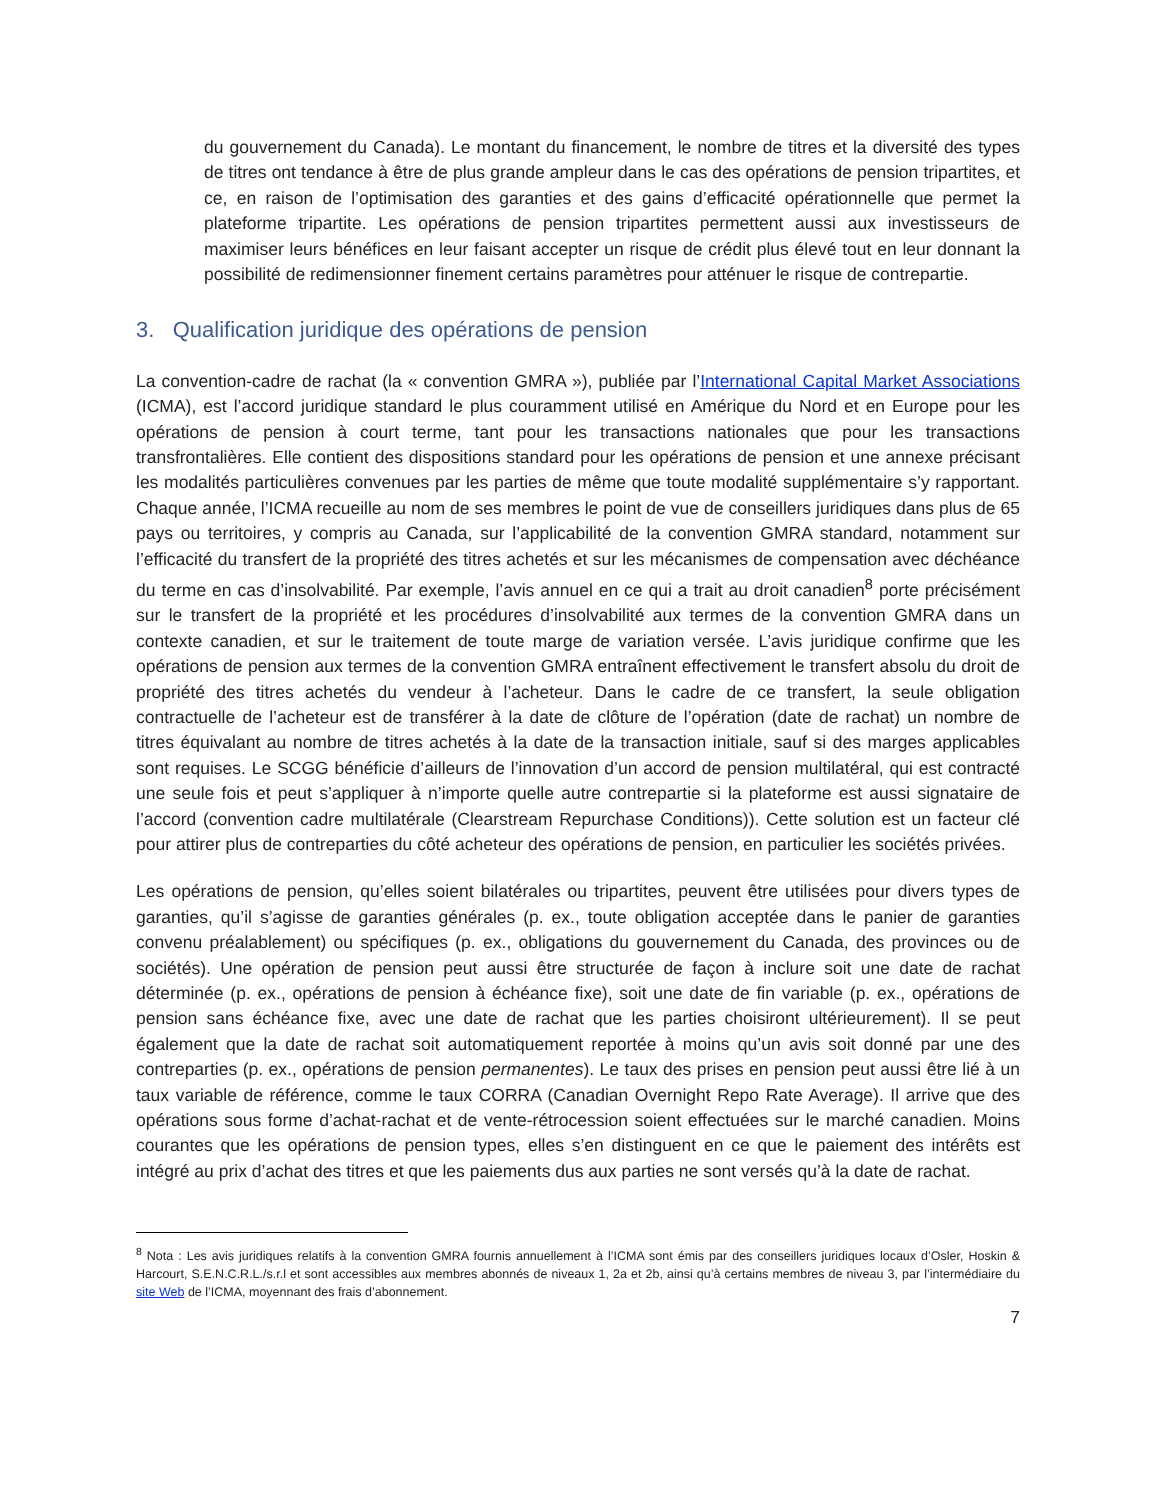du gouvernement du Canada). Le montant du financement, le nombre de titres et la diversité des types de titres ont tendance à être de plus grande ampleur dans le cas des opérations de pension tripartites, et ce, en raison de l’optimisation des garanties et des gains d’efficacité opérationnelle que permet la plateforme tripartite. Les opérations de pension tripartites permettent aussi aux investisseurs de maximiser leurs bénéfices en leur faisant accepter un risque de crédit plus élevé tout en leur donnant la possibilité de redimensionner finement certains paramètres pour atténuer le risque de contrepartie.
3. Qualification juridique des opérations de pension
La convention-cadre de rachat (la « convention GMRA »), publiée par l’International Capital Market Associations (ICMA), est l’accord juridique standard le plus couramment utilisé en Amérique du Nord et en Europe pour les opérations de pension à court terme, tant pour les transactions nationales que pour les transactions transfrontalières. Elle contient des dispositions standard pour les opérations de pension et une annexe précisant les modalités particulières convenues par les parties de même que toute modalité supplémentaire s’y rapportant. Chaque année, l’ICMA recueille au nom de ses membres le point de vue de conseillers juridiques dans plus de 65 pays ou territoires, y compris au Canada, sur l’applicabilité de la convention GMRA standard, notamment sur l’efficacité du transfert de la propriété des titres achetés et sur les mécanismes de compensation avec déchéance du terme en cas d’insolvabilité. Par exemple, l’avis annuel en ce qui a trait au droit canadien<sup>8</sup> porte précisément sur le transfert de la propriété et les procédures d’insolvabilité aux termes de la convention GMRA dans un contexte canadien, et sur le traitement de toute marge de variation versée. L’avis juridique confirme que les opérations de pension aux termes de la convention GMRA entraînent effectivement le transfert absolu du droit de propriété des titres achetés du vendeur à l’acheteur. Dans le cadre de ce transfert, la seule obligation contractuelle de l’acheteur est de transférer à la date de clôture de l’opération (date de rachat) un nombre de titres équivalant au nombre de titres achetés à la date de la transaction initiale, sauf si des marges applicables sont requises. Le SCGG bénéficie d’ailleurs de l’innovation d’un accord de pension multilatéral, qui est contracté une seule fois et peut s’appliquer à n’importe quelle autre contrepartie si la plateforme est aussi signataire de l’accord (convention cadre multilatérale (Clearstream Repurchase Conditions)). Cette solution est un facteur clé pour attirer plus de contreparties du côté acheteur des opérations de pension, en particulier les sociétés privées.
Les opérations de pension, qu’elles soient bilatérales ou tripartites, peuvent être utilisées pour divers types de garanties, qu’il s’agisse de garanties générales (p. ex., toute obligation acceptée dans le panier de garanties convenu préalablement) ou spécifiques (p. ex., obligations du gouvernement du Canada, des provinces ou de sociétés). Une opération de pension peut aussi être structurée de façon à inclure soit une date de rachat déterminée (p. ex., opérations de pension à échéance fixe), soit une date de fin variable (p. ex., opérations de pension sans échéance fixe, avec une date de rachat que les parties choisiront ultérieurement). Il se peut également que la date de rachat soit automatiquement reportée à moins qu’un avis soit donné par une des contreparties (p. ex., opérations de pension permanentes). Le taux des prises en pension peut aussi être lié à un taux variable de référence, comme le taux CORRA (Canadian Overnight Repo Rate Average). Il arrive que des opérations sous forme d’achat-rachat et de vente-rétrocession soient effectuées sur le marché canadien. Moins courantes que les opérations de pension types, elles s’en distinguent en ce que le paiement des intérêts est intégré au prix d’achat des titres et que les paiements dus aux parties ne sont versés qu’à la date de rachat.
<sup>8</sup> Nota : Les avis juridiques relatifs à la convention GMRA fournis annuellement à l’ICMA sont émis par des conseillers juridiques locaux d’Osler, Hoskin & Harcourt, S.E.N.C.R.L./s.r.l et sont accessibles aux membres abonnés de niveaux 1, 2a et 2b, ainsi qu’à certains membres de niveau 3, par l’intermédiaire du site Web de l’ICMA, moyennant des frais d’abonnement.
7